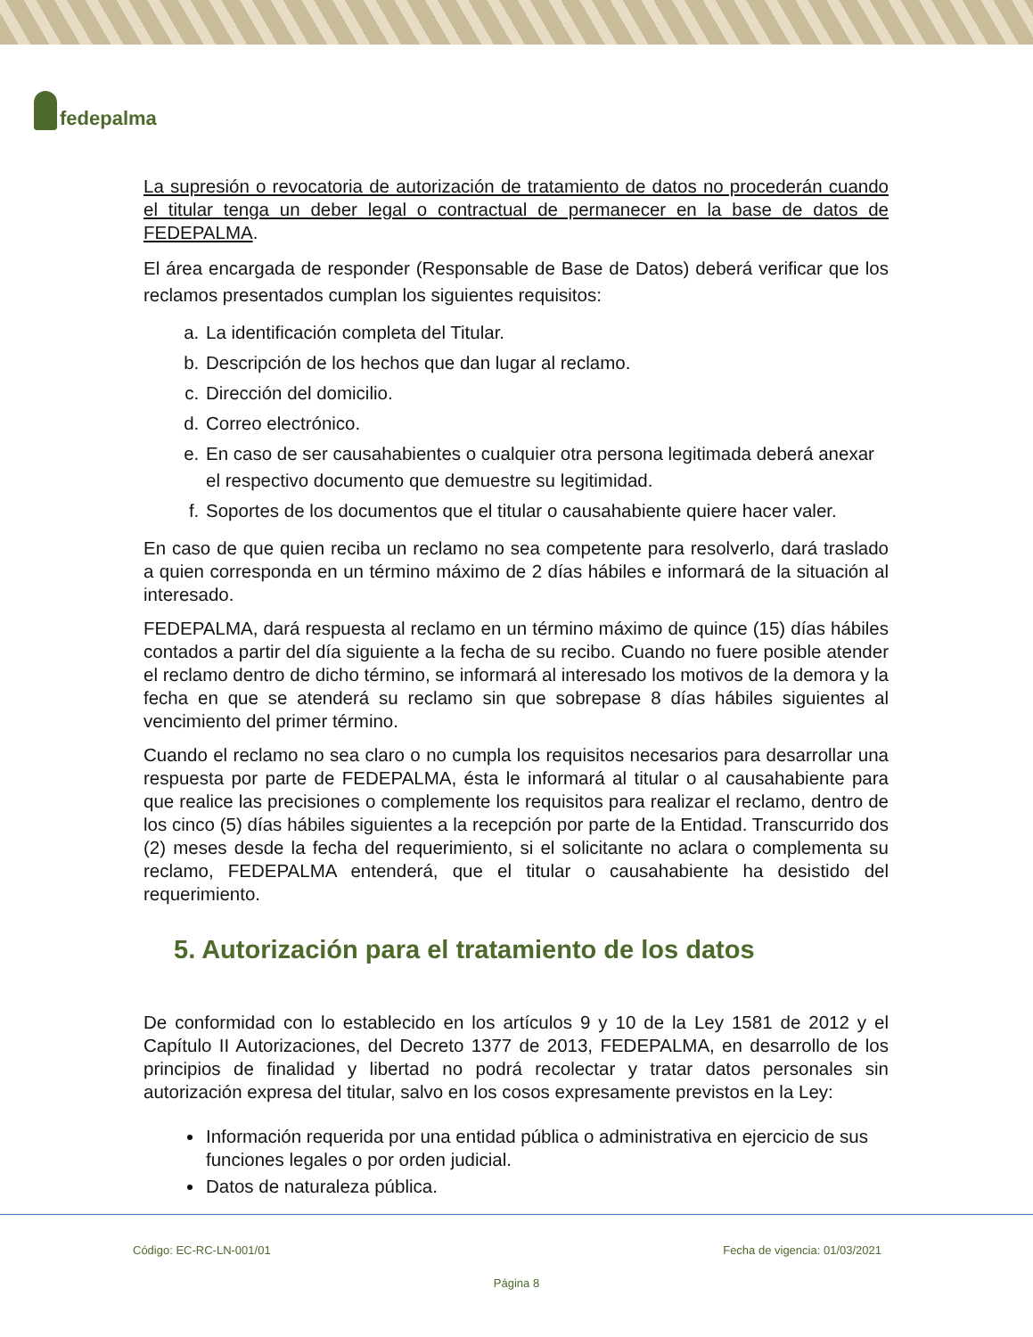fedepalma
La supresión o revocatoria de autorización de tratamiento de datos no procederán cuando el titular tenga un deber legal o contractual de permanecer en la base de datos de FEDEPALMA.
El área encargada de responder (Responsable de Base de Datos) deberá verificar que los reclamos presentados cumplan los siguientes requisitos:
a. La identificación completa del Titular.
b. Descripción de los hechos que dan lugar al reclamo.
c. Dirección del domicilio.
d. Correo electrónico.
e. En caso de ser causahabientes o cualquier otra persona legitimada deberá anexar el respectivo documento que demuestre su legitimidad.
f. Soportes de los documentos que el titular o causahabiente quiere hacer valer.
En caso de que quien reciba un reclamo no sea competente para resolverlo, dará traslado a quien corresponda en un término máximo de 2 días hábiles e informará de la situación al interesado.
FEDEPALMA, dará respuesta al reclamo en un término máximo de quince (15) días hábiles contados a partir del día siguiente a la fecha de su recibo. Cuando no fuere posible atender el reclamo dentro de dicho término, se informará al interesado los motivos de la demora y la fecha en que se atenderá su reclamo sin que sobrepase 8 días hábiles siguientes al vencimiento del primer término.
Cuando el reclamo no sea claro o no cumpla los requisitos necesarios para desarrollar una respuesta por parte de FEDEPALMA, ésta le informará al titular o al causahabiente para que realice las precisiones o complemente los requisitos para realizar el reclamo, dentro de los cinco (5) días hábiles siguientes a la recepción por parte de la Entidad. Transcurrido dos (2) meses desde la fecha del requerimiento, si el solicitante no aclara o complementa su reclamo, FEDEPALMA entenderá, que el titular o causahabiente ha desistido del requerimiento.
5. Autorización para el tratamiento de los datos
De conformidad con lo establecido en los artículos 9 y 10 de la Ley 1581 de 2012 y el Capítulo II Autorizaciones, del Decreto 1377 de 2013, FEDEPALMA, en desarrollo de los principios de finalidad y libertad no podrá recolectar y tratar datos personales sin autorización expresa del titular, salvo en los cosos expresamente previstos en la Ley:
Información requerida por una entidad pública o administrativa en ejercicio de sus funciones legales o por orden judicial.
Datos de naturaleza pública.
Código: EC-RC-LN-001/01 Fecha de vigencia: 01/03/2021
Página 8